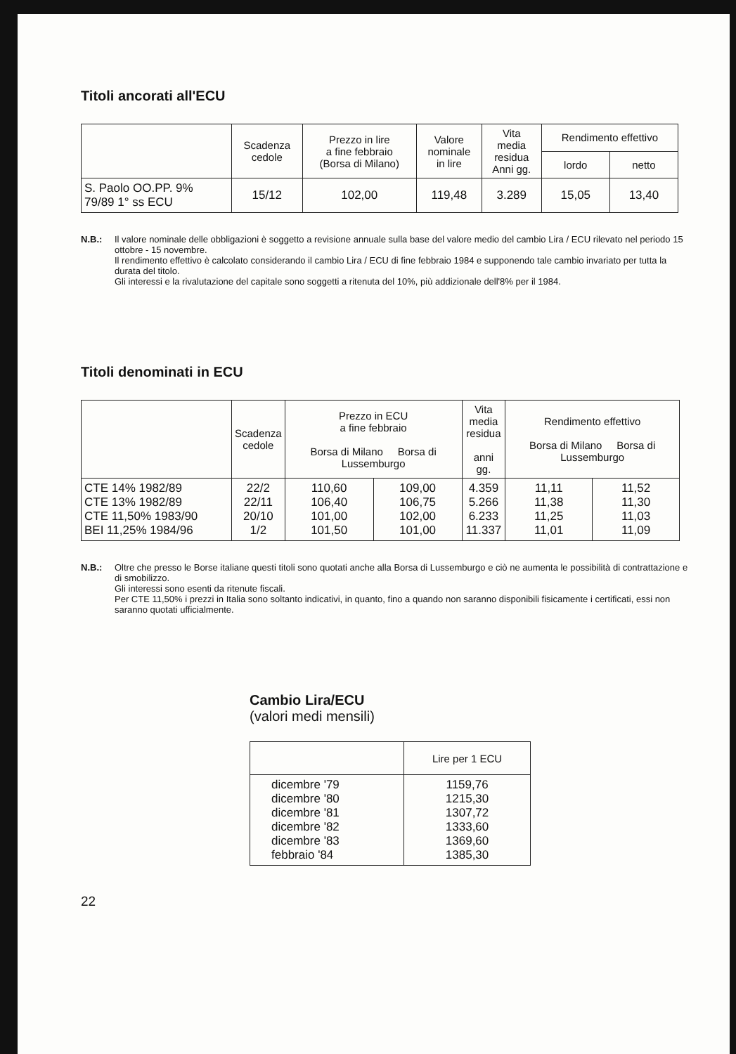Titoli ancorati all'ECU
| | Scadenza cedole | Prezzo in lire a fine febbraio (Borsa di Milano) | Valore nominale in lire | Vita media residua Anni gg. | Rendimento effettivo | |
| --- | --- | --- | --- | --- | --- | --- |
| | | | | | lordo | netto |
| S. Paolo OO.PP. 9% 79/89 1° ss ECU | 15/12 | 102,00 | 119,48 | 3.289 | 15,05 | 13,40 |
N.B.: Il valore nominale delle obbligazioni è soggetto a revisione annuale sulla base del valore medio del cambio Lira / ECU rilevato nel periodo 15 ottobre - 15 novembre.
Il rendimento effettivo è calcolato considerando il cambio Lira / ECU di fine febbraio 1984 e supponendo tale cambio invariato per tutta la durata del titolo.
Gli interessi e la rivalutazione del capitale sono soggetti a ritenuta del 10%, più addizionale dell'8% per il 1984.
Titoli denominati in ECU
| | Scadenza cedole | Prezzo in ECU a fine febbraio Borsa di Milano Borsa di Lussemburgo | | Vita media residua anni gg. | Rendimento effettivo Borsa di Milano Borsa di Lussemburgo | |
| --- | --- | --- | --- | --- | --- | --- |
| CTE 14% 1982/89 CTE 13% 1982/89 CTE 11,50% 1983/90 BEI 11,25% 1984/96 | 22/2 22/11 20/10 1/2 | 110,60 106,40 101,00 101,50 | 109,00 106,75 102,00 101,00 | 4.359 5.266 6.233 11.337 | 11,11 11,38 11,25 11,01 | 11,52 11,30 11,03 11,09 |
N.B.: Oltre che presso le Borse italiane questi titoli sono quotati anche alla Borsa di Lussemburgo e ciò ne aumenta le possibilità di contrattazione e di smobilizzo.
Gli interessi sono esenti da ritenute fiscali.
Per CTE 11,50% i prezzi in Italia sono soltanto indicativi, in quanto, fino a quando non saranno disponibili fisicamente i certificati, essi non saranno quotati ufficialmente.
Cambio Lira/ECU
(valori medi mensili)
| | Lire per 1 ECU |
| dicembre '79 dicembre '80 dicembre '81 dicembre '82 dicembre '83 febbraio '84 | 1159,76 1215,30 1307,72 1333,60 1369,60 1385,30 |
22